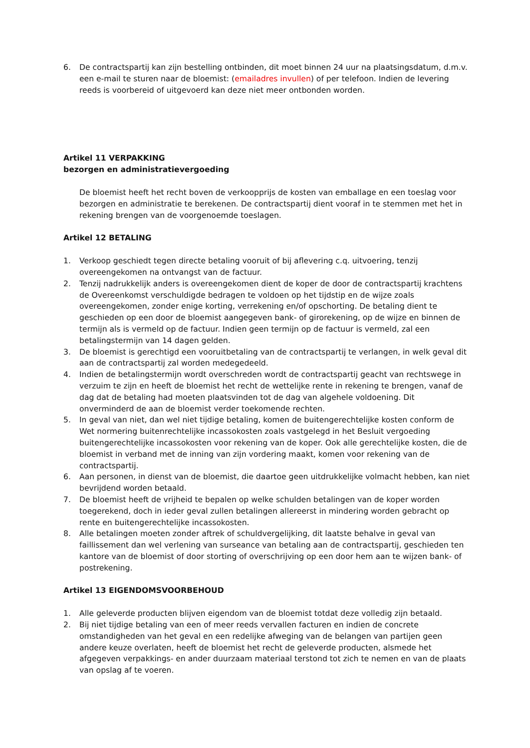6. De contractspartij kan zijn bestelling ontbinden, dit moet binnen 24 uur na plaatsingsdatum, d.m.v. een e-mail te sturen naar de bloemist: (emailadres invullen) of per telefoon. Indien de levering reeds is voorbereid of uitgevoerd kan deze niet meer ontbonden worden.
Artikel 11 VERPAKKING
bezorgen en administratievergoeding
De bloemist heeft het recht boven de verkoopprijs de kosten van emballage en een toeslag voor bezorgen en administratie te berekenen. De contractspartij dient vooraf in te stemmen met het in rekening brengen van de voorgenoemde toeslagen.
Artikel 12 BETALING
1. Verkoop geschiedt tegen directe betaling vooruit of bij aflevering c.q. uitvoering, tenzij overeengekomen na ontvangst van de factuur.
2. Tenzij nadrukkelijk anders is overeengekomen dient de koper de door de contractspartij krachtens de Overeenkomst verschuldigde bedragen te voldoen op het tijdstip en de wijze zoals overeengekomen, zonder enige korting, verrekening en/of opschorting. De betaling dient te geschieden op een door de bloemist aangegeven bank- of girorekening, op de wijze en binnen de termijn als is vermeld op de factuur. Indien geen termijn op de factuur is vermeld, zal een betalingstermijn van 14 dagen gelden.
3. De bloemist is gerechtigd een vooruitbetaling van de contractspartij te verlangen, in welk geval dit aan de contractspartij zal worden medegedeeld.
4. Indien de betalingstermijn wordt overschreden wordt de contractspartij geacht van rechtswege in verzuim te zijn en heeft de bloemist het recht de wettelijke rente in rekening te brengen, vanaf de dag dat de betaling had moeten plaatsvinden tot de dag van algehele voldoening. Dit onverminderd de aan de bloemist verder toekomende rechten.
5. In geval van niet, dan wel niet tijdige betaling, komen de buitengerechtelijke kosten conform de Wet normering buitenrechtelijke incassokosten zoals vastgelegd in het Besluit vergoeding buitengerechtelijke incassokosten voor rekening van de koper. Ook alle gerechtelijke kosten, die de bloemist in verband met de inning van zijn vordering maakt, komen voor rekening van de contractspartij.
6. Aan personen, in dienst van de bloemist, die daartoe geen uitdrukkelijke volmacht hebben, kan niet bevrijdend worden betaald.
7. De bloemist heeft de vrijheid te bepalen op welke schulden betalingen van de koper worden toegerekend, doch in ieder geval zullen betalingen allereerst in mindering worden gebracht op rente en buitengerechtelijke incassokosten.
8. Alle betalingen moeten zonder aftrek of schuldvergelijking, dit laatste behalve in geval van faillissement dan wel verlening van surseance van betaling aan de contractspartij, geschieden ten kantore van de bloemist of door storting of overschrijving op een door hem aan te wijzen bank- of postrekening.
Artikel 13 EIGENDOMSVOORBEHOUD
1. Alle geleverde producten blijven eigendom van de bloemist totdat deze volledig zijn betaald.
2. Bij niet tijdige betaling van een of meer reeds vervallen facturen en indien de concrete omstandigheden van het geval en een redelijke afweging van de belangen van partijen geen andere keuze overlaten, heeft de bloemist het recht de geleverde producten, alsmede het afgegeven verpakkings- en ander duurzaam materiaal terstond tot zich te nemen en van de plaats van opslag af te voeren.